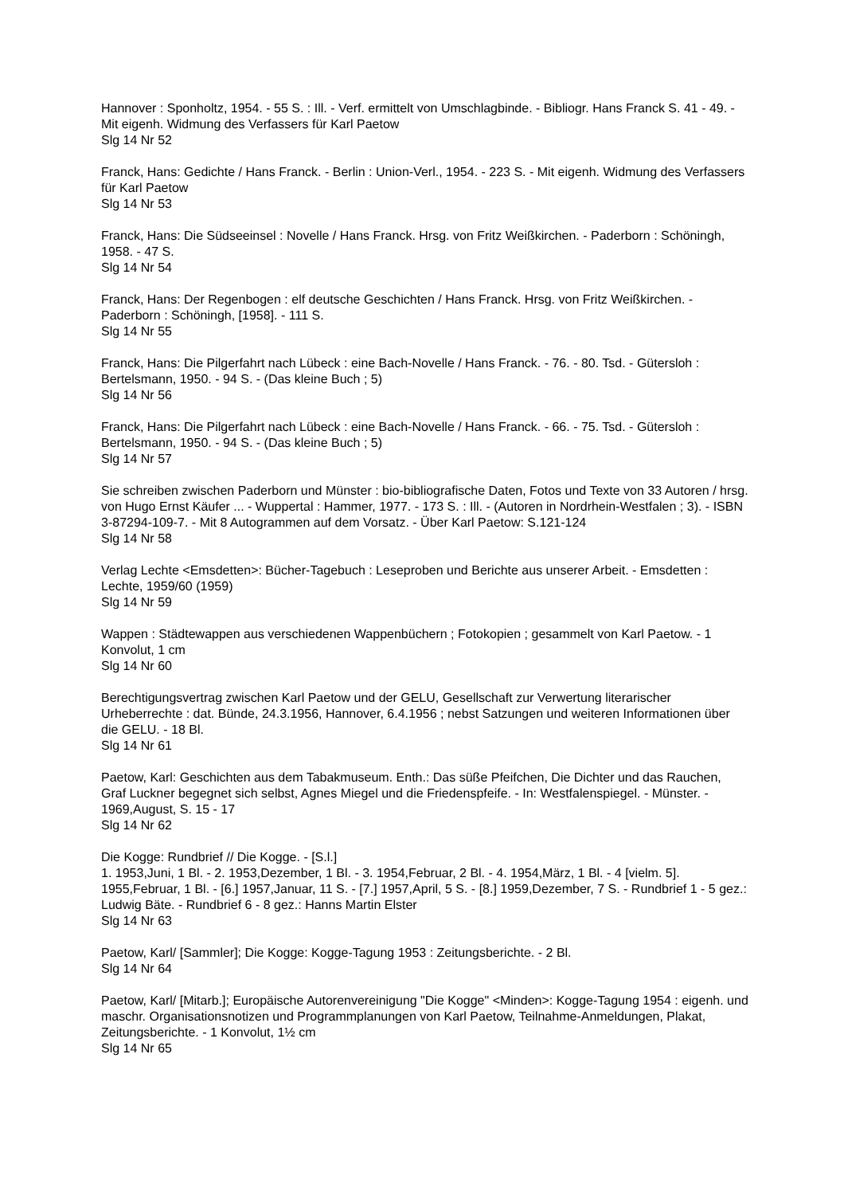Hannover : Sponholtz, 1954. - 55 S. : Ill. - Verf. ermittelt von Umschlagbinde. - Bibliogr. Hans Franck S. 41 - 49. - Mit eigenh. Widmung des Verfassers für Karl Paetow
Slg 14 Nr 52
Franck, Hans: Gedichte / Hans Franck. - Berlin : Union-Verl., 1954. - 223 S. - Mit eigenh. Widmung des Verfassers für Karl Paetow
Slg 14 Nr 53
Franck, Hans: Die Südseeinsel : Novelle / Hans Franck. Hrsg. von Fritz Weißkirchen. - Paderborn : Schöningh, 1958. - 47 S.
Slg 14 Nr 54
Franck, Hans: Der Regenbogen : elf deutsche Geschichten / Hans Franck. Hrsg. von Fritz Weißkirchen. - Paderborn : Schöningh, [1958]. - 111 S.
Slg 14 Nr 55
Franck, Hans: Die Pilgerfahrt nach Lübeck : eine Bach-Novelle / Hans Franck. - 76. - 80. Tsd. - Gütersloh : Bertelsmann, 1950. - 94 S. - (Das kleine Buch ; 5)
Slg 14 Nr 56
Franck, Hans: Die Pilgerfahrt nach Lübeck : eine Bach-Novelle / Hans Franck. - 66. - 75. Tsd. - Gütersloh : Bertelsmann, 1950. - 94 S. - (Das kleine Buch ; 5)
Slg 14 Nr 57
Sie schreiben zwischen Paderborn und Münster : bio-bibliografische Daten, Fotos und Texte von 33 Autoren / hrsg. von Hugo Ernst Käufer ... - Wuppertal : Hammer, 1977. - 173 S. : Ill. - (Autoren in Nordrhein-Westfalen ; 3). - ISBN 3-87294-109-7. - Mit 8 Autogrammen auf dem Vorsatz. - Über Karl Paetow: S.121-124
Slg 14 Nr 58
Verlag Lechte <Emsdetten>: Bücher-Tagebuch : Leseproben und Berichte aus unserer Arbeit. - Emsdetten : Lechte, 1959/60 (1959)
Slg 14 Nr 59
Wappen : Städtewappen aus verschiedenen Wappenbüchern ; Fotokopien ; gesammelt von Karl Paetow. - 1 Konvolut, 1 cm
Slg 14 Nr 60
Berechtigungsvertrag zwischen Karl Paetow und der GELU, Gesellschaft zur Verwertung literarischer Urheberrechte : dat. Bünde, 24.3.1956, Hannover, 6.4.1956 ; nebst Satzungen und weiteren Informationen über die GELU. - 18 Bl.
Slg 14 Nr 61
Paetow, Karl: Geschichten aus dem Tabakmuseum. Enth.: Das süße Pfeifchen, Die Dichter und das Rauchen, Graf Luckner begegnet sich selbst, Agnes Miegel und die Friedenspfeife. - In: Westfalenspiegel. - Münster. - 1969,August, S. 15 - 17
Slg 14 Nr 62
Die Kogge: Rundbrief // Die Kogge. - [S.l.]
1. 1953,Juni, 1 Bl. - 2. 1953,Dezember, 1 Bl. - 3. 1954,Februar, 2 Bl. - 4. 1954,März, 1 Bl. - 4 [vielm. 5]. 1955,Februar, 1 Bl. - [6.] 1957,Januar, 11 S. - [7.] 1957,April, 5 S. - [8.] 1959,Dezember, 7 S. - Rundbrief 1 - 5 gez.: Ludwig Bäte. - Rundbrief 6 - 8 gez.: Hanns Martin Elster
Slg 14 Nr 63
Paetow, Karl/ [Sammler]; Die Kogge: Kogge-Tagung 1953 : Zeitungsberichte. - 2 Bl.
Slg 14 Nr 64
Paetow, Karl/ [Mitarb.]; Europäische Autorenvereinigung "Die Kogge" <Minden>: Kogge-Tagung 1954 : eigenh. und maschr. Organisationsnotizen und Programmplanungen von Karl Paetow, Teilnahme-Anmeldungen, Plakat, Zeitungsberichte. - 1 Konvolut, 1½ cm
Slg 14 Nr 65